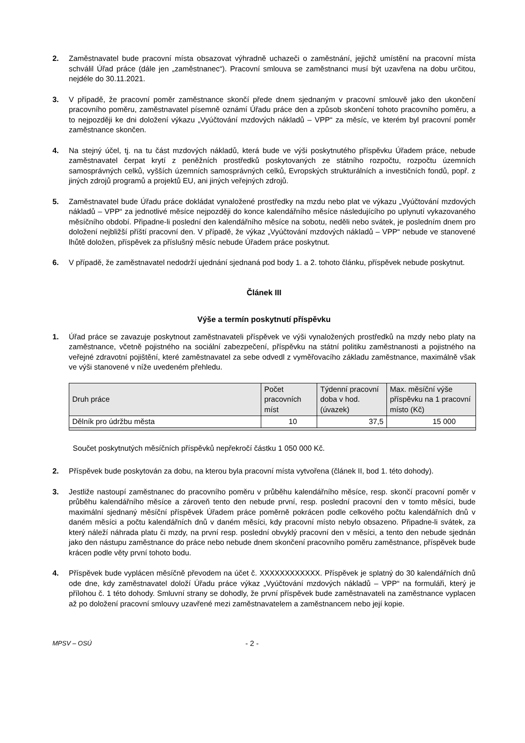2. Zaměstnavatel bude pracovní místa obsazovat výhradně uchazeči o zaměstnání, jejichž umístění na pracovní místa schválil Úřad práce (dále jen „zaměstnanec“). Pracovní smlouva se zaměstnanci musí být uzavřena na dobu určitou, nejdéle do 30.11.2021.
3. V případě, že pracovní poměr zaměstnance skončí přede dnem sjednaným v pracovní smlouvě jako den ukončení pracovního poměru, zaměstnavatel písemně oznámí Úřadu práce den a způsob skončení tohoto pracovního poměru, a to nejpozději ke dni doložení výkazu „Vyúčtování mzdových nákladů – VPP“ za měsíc, ve kterém byl pracovní poměr zaměstnance skončen.
4. Na stejný účel, tj. na tu část mzdových nákladů, která bude ve výši poskytnutého příspěvku Úřadem práce, nebude zaměstnavatel čerpat krytí z peněžních prostředků poskytovaných ze státního rozpočtu, rozpočtu územních samosprávných celků, vyšších územních samosprávných celků, Evropských strukturálních a investičních fondů, popř. z jiných zdrojů programů a projektů EU, ani jiných veřejných zdrojů.
5. Zaměstnavatel bude Úřadu práce dokládat vynaložené prostředky na mzdu nebo plat ve výkazu „Vyúčtování mzdových nákladů – VPP“ za jednotlivé měsíce nejpozději do konce kalendářního měsíce následujícího po uplynutí vykazovaného měsíčního období. Připadne-li poslední den kalendářního měsíce na sobotu, neděli nebo svátek, je posledním dnem pro doložení nejbližší příští pracovní den. V případě, že výkaz „Vyúčtování mzdových nákladů – VPP“ nebude ve stanovené lhůtě doložen, příspěvek za příslušný měsíc nebude Úřadem práce poskytnut.
6. V případě, že zaměstnavatel nedodrží ujednání sjednaná pod body 1. a 2. tohoto článku, příspěvek nebude poskytnut.
Článek III
Výše a termín poskytnutí příspěvku
1. Úřad práce se zavazuje poskytnout zaměstnavateli příspěvek ve výši vynaložených prostředků na mzdy nebo platy na zaměstnance, včetně pojistného na sociální zabezpečení, příspěvku na státní politiku zaměstnanosti a pojistného na veřejné zdravotní pojištění, které zaměstnavatel za sebe odvedl z vyměřovacího základu zaměstnance, maximálně však ve výši stanovené v níže uvedeném přehledu.
| Druh práce | Počet pracovních míst | Týdenní pracovní doba v hod. (úvazek) | Max. měsíční výše příspěvku na 1 pracovní místo (Kč) |
| --- | --- | --- | --- |
| Dělník pro údržbu města | 10 | 37,5 | 15 000 |
Součet poskytnutých měsíčních příspěvků nepřekročí částku 1 050 000 Kč.
2. Příspěvek bude poskytován za dobu, na kterou byla pracovní místa vytvořena (článek II, bod 1. této dohody).
3. Jestliže nastoupí zaměstnanec do pracovního poměru v průběhu kalendářního měsíce, resp. skončí pracovní poměr v průběhu kalendářního měsíce a zároveň tento den nebude první, resp. poslední pracovní den v tomto měsíci, bude maximální sjednaný měsíční příspěvek Úřadem práce poměrně pokrácen podle celkového počtu kalendářních dnů v daném měsíci a počtu kalendářních dnů v daném měsíci, kdy pracovní místo nebylo obsazeno. Připadne-li svátek, za který náleží náhrada platu či mzdy, na první resp. poslední obvyklý pracovní den v měsíci, a tento den nebude sjednán jako den nástupu zaměstnance do práce nebo nebude dnem skončení pracovního poměru zaměstnance, příspěvek bude krácen podle věty první tohoto bodu.
4. Příspěvek bude vyplácen měsíčně převodem na účet č. XXXXXXXXXXXX. Příspěvek je splatný do 30 kalendářních dnů ode dne, kdy zaměstnavatel doloží Úřadu práce výkaz „Vyúčtování mzdových nákladů – VPP“ na formuláři, který je přílohou č. 1 této dohody. Smluvní strany se dohodly, že první příspěvek bude zaměstnavateli na zaměstnance vyplacen až po doložení pracovní smlouvy uzavřené mezi zaměstnavatelem a zaměstnancem nebo její kopie.
MPSV – OSÚ
- 2 -